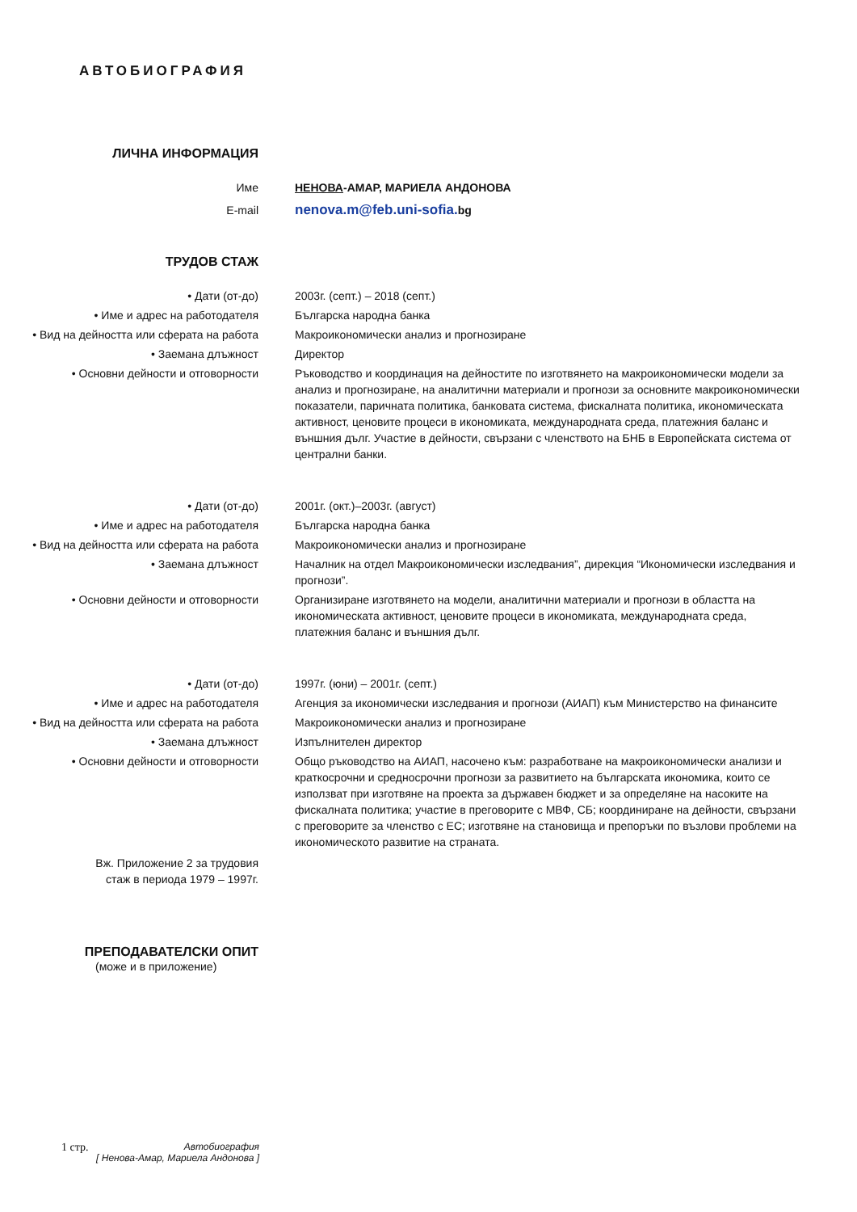АВТОБИОГРАФИЯ
ЛИЧНА ИНФОРМАЦИЯ
Име НЕНОВА-АМАР, МАРИЕЛА АНДОНОВА
E-mail
nenova.m@feb.uni-sofia. bg
ТРУДОВ СТАЖ
• Дати (от-до) 2003г. (септ.) – 2018 (септ.)
• Име и адрес на работодателя Българска народна банка
• Вид на дейността или сферата на работа
Макроикономически анализ и прогнозиране
• Заемана длъжност Директор
• Основни дейности и отговорности Ръководство и координация на дейностите по изготвянето на макроикономически модели за анализ и прогнозиране, на аналитични материали и прогнози за основните макроикономически показатели, паричната политика, банковата система, фискалната политика, икономическата активност, ценовите процеси в икономиката, международната среда, платежния баланс и външния дълг. Участие в дейности, свързани с членството на БНБ в Европейската система от централни банки.
• Дати (от-до) 2001г. (окт.)–2003г. (август)
• Име и адрес на работодателя Българска народна банка
• Вид на дейността или сферата на работа
Макроикономически анализ и прогнозиране
• Заемана длъжност Началник на отдел Макроикономически изследвания”, дирекция “Икономически изследвания и прогнози”.
• Основни дейности и отговорности Организиране изготвянето на модели, аналитични материали и прогнози в областта на икономическата активност, ценовите процеси в икономиката, международната среда, платежния баланс и външния дълг.
• Дати (от-до) 1997г. (юни) – 2001г. (септ.)
• Име и адрес на работодателя Агенция за икономически изследвания и прогнози (АИАП) към Министерство на финансите
• Вид на дейността или сферата на работа
Макроикономически анализ и прогнозиране
• Заемана длъжност Изпълнителен директор
• Основни дейности и отговорности Общо ръководство на АИАП, насочено към: разработване на макроикономически анализи и краткосрочни и средносрочни прогнози за развитието на българската икономика, които се използват при изготвяне на проекта за държавен бюджет и за определяне на насоките на фискалната политика; участие в преговорите с МВФ, СБ; координиране на дейности, свързани с преговорите за членство с ЕС; изготвяне на становища и препоръки по възлови проблеми на икономическото развитие на страната.
Вж. Приложение 2 за трудовия
стаж в периода 1979 – 1997г.
ПРЕПОДАВАТЕЛСКИ ОПИТ
(може и в приложение)
1 стр. Автобиография
[ Ненова-Амар, Мариела Андонова ]